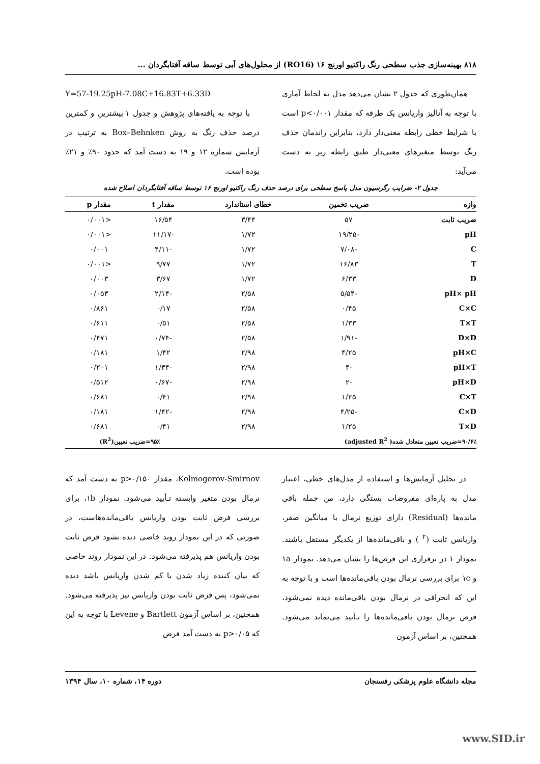۸۱۸ بهینه‌سازی جذب سطحی رنگ راکتیو اورنج ۱۶ (RO16) از محلول‌های آبی توسط ساقه آفتابگردان ...
همان‌طوری که جدول ۲ نشان می‌دهد مدل به لحاظ آماری با توجه به آنالیز واریانس یک طرفه که مقدار p<۰/۰۰۱ است با شرایط خطی رابطه معنی‌دار دارد، بنابراین راندمان حذف رنگ توسط متغیرهای معنی‌دار طبق رابطه زیر به دست می‌آید:
Y=57-19.25pH-7.08C+16.83T+6.33D
با توجه به یافته‌های پژوهش و جدول ۱ بیشترین و کمترین درصد حذف رنگ به روش Box–Behnken به ترتیب در آزمایش شماره ۱۲ و ۱۹ به دست آمد که حدود ۹۰٪ و ۲۱٪ بوده است.
جدول ۲- ضرایب رگرسیون مدل پاسخ سطحی برای درصد حذف رنگ راکتیو اورنج ۱۶ توسط ساقه آفتابگردان اصلاح شده
| واژه | ضریب تخمین | خطای استاندارد | مقدار t | مقدار p |
| --- | --- | --- | --- | --- |
| ضریب ثابت | ۵۷ | ۳/۴۴ | ۱۶/۵۴ | <۰/۰۰۱ |
| pH | -۱۹/۲۵ | ۱/۷۲ | -۱۱/۱۷ | <۰/۰۰۱ |
| C | -۷/۰۸ | ۱/۷۲ | -۴/۱۱ | ۰/۰۰۱ |
| T | ۱۶/۸۳ | ۱/۷۲ | ۹/۷۷ | <۰/۰۰۱ |
| D | ۶/۳۳ | ۱/۷۲ | ۳/۶۷ | ۰/۰۰۳ |
| pH× pH | -۵/۵۴ | ۲/۵۸ | -۲/۱۴ | ۰/۰۵۳ |
| C×C | ۰/۴۵ | ۲/۵۸ | ۰/۱۷ | ۰/۸۶۱ |
| T×T | ۱/۳۳ | ۲/۵۸ | ۰/۵۱ | ۰/۶۱۱ |
| D×D | -۱/۹۱ | ۲/۵۸ | -۰/۷۴ | ۰/۴۷۱ |
| pH×C | ۴/۲۵ | ۲/۹۸ | ۱/۴۲ | ۰/۱۸۱ |
| pH×T | -۴ | ۲/۹۸ | -۱/۳۴ | ۰/۲۰۱ |
| pH×D | -۲ | ۲/۹۸ | -۰/۶۷ | ۰/۵۱۲ |
| C×T | ۱/۲۵ | ۲/۹۸ | ۰/۴۱ | ۰/۶۸۱ |
| C×D | -۴/۲۵ | ۲/۹۸ | -۱/۴۲ | ۰/۱۸۱ |
| T×D | ۱/۲۵ | ۲/۹۸ | ۰/۴۱ | ۰/۶۸۱ |
| ۹۰/۶٪=ضریب تعیین متعادل شده( adjusted R<sup>2</sup>) | | | ۹۵٪=ضریب تعیین(R<sup>2</sup>) | |
در تحلیل آزمایش‌ها و استفاده از مدل‌های خطی، اعتبار مدل به پاره‌ای مفروضات بستگی دارد، من جمله باقی مانده‌ها (Residual) دارای توزیع نرمال با میانگین صفر، واریانس ثابت (<sup>۲</sup> ) و باقی‌مانده‌ها از یکدیگر مستقل باشند. نمودار ۱ در برقراری این فرض‌ها را نشان می‌دهد. نمودار ۱a و ۱c برای بررسی نرمال بودن باقی‌مانده‌ها است و با توجه به این که انحرافی در نرمال بودن باقی‌مانده دیده نمی‌شود، فرض نرمال بودن باقی‌مانده‌ها را تـأیید می‌نماید می‌شود. همچنین، بر اساس آزمون
Kolmogorov-Smirnov، مقدار p>۰/۱۵۰ به دست آمد که نرمال بودن متغیر وابسته تـأیید می‌شود. نمودار ۱b، برای بررسی فرض ثابت بودن واریانس باقی‌مانده‌هاست، در صورتی که در این نمودار روند خاصی دیده نشود فرض ثابت بودن واریانس هم پذیرفته می‌شود. در این نمودار روند خاصی که بیان کننده زیاد شدن یا کم شدن واریانس باشد دیده نمی‌شود، پس فرض ثابت بودن واریانس نیز پذیرفته می‌شود. همچنین، بر اساس آزمون Bartlett و Levene با توجه به این که p>۰/۰۵ به دست آمد فرض
مجله دانشگاه علوم پزشکی رفسنجان دوره ۱۴، شماره ۱۰، سال ۱۳۹۴
www.SID.ir